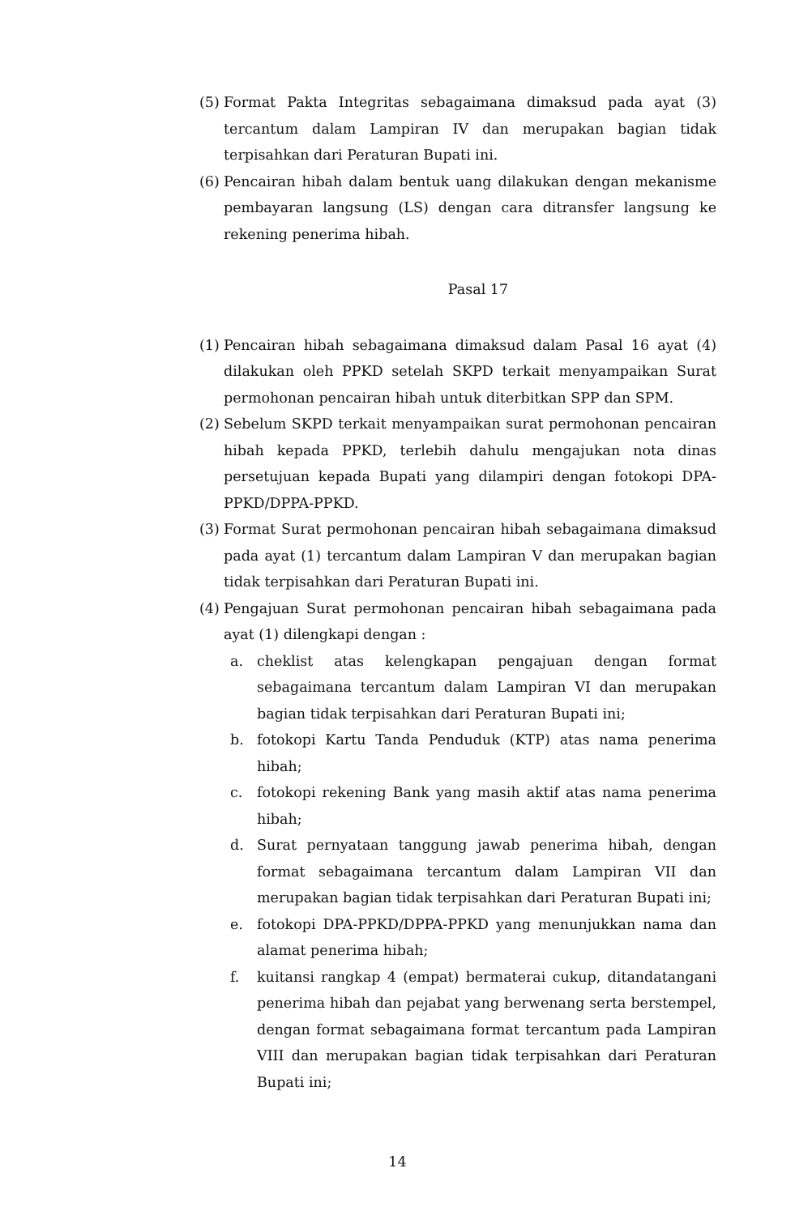(5) Format Pakta Integritas sebagaimana dimaksud pada ayat (3) tercantum dalam Lampiran IV dan merupakan bagian tidak terpisahkan dari Peraturan Bupati ini.
(6) Pencairan hibah dalam bentuk uang dilakukan dengan mekanisme pembayaran langsung (LS) dengan cara ditransfer langsung ke rekening penerima hibah.
Pasal 17
(1) Pencairan hibah sebagaimana dimaksud dalam Pasal 16 ayat (4) dilakukan oleh PPKD setelah SKPD terkait menyampaikan Surat permohonan pencairan hibah untuk diterbitkan SPP dan SPM.
(2) Sebelum SKPD terkait menyampaikan surat permohonan pencairan hibah kepada PPKD, terlebih dahulu mengajukan nota dinas persetujuan kepada Bupati yang dilampiri dengan fotokopi DPA-PPKD/DPPA-PPKD.
(3) Format Surat permohonan pencairan hibah sebagaimana dimaksud pada ayat (1) tercantum dalam Lampiran V dan merupakan bagian tidak terpisahkan dari Peraturan Bupati ini.
(4) Pengajuan Surat permohonan pencairan hibah sebagaimana pada ayat (1) dilengkapi dengan :
a. cheklist atas kelengkapan pengajuan dengan format sebagaimana tercantum dalam Lampiran VI dan merupakan bagian tidak terpisahkan dari Peraturan Bupati ini;
b. fotokopi Kartu Tanda Penduduk (KTP) atas nama penerima hibah;
c. fotokopi rekening Bank yang masih aktif atas nama penerima hibah;
d. Surat pernyataan tanggung jawab penerima hibah, dengan format sebagaimana tercantum dalam Lampiran VII dan merupakan bagian tidak terpisahkan dari Peraturan Bupati ini;
e. fotokopi DPA-PPKD/DPPA-PPKD yang menunjukkan nama dan alamat penerima hibah;
f. kuitansi rangkap 4 (empat) bermaterai cukup, ditandatangani penerima hibah dan pejabat yang berwenang serta berstempel, dengan format sebagaimana format tercantum pada Lampiran VIII dan merupakan bagian tidak terpisahkan dari Peraturan Bupati ini;
14